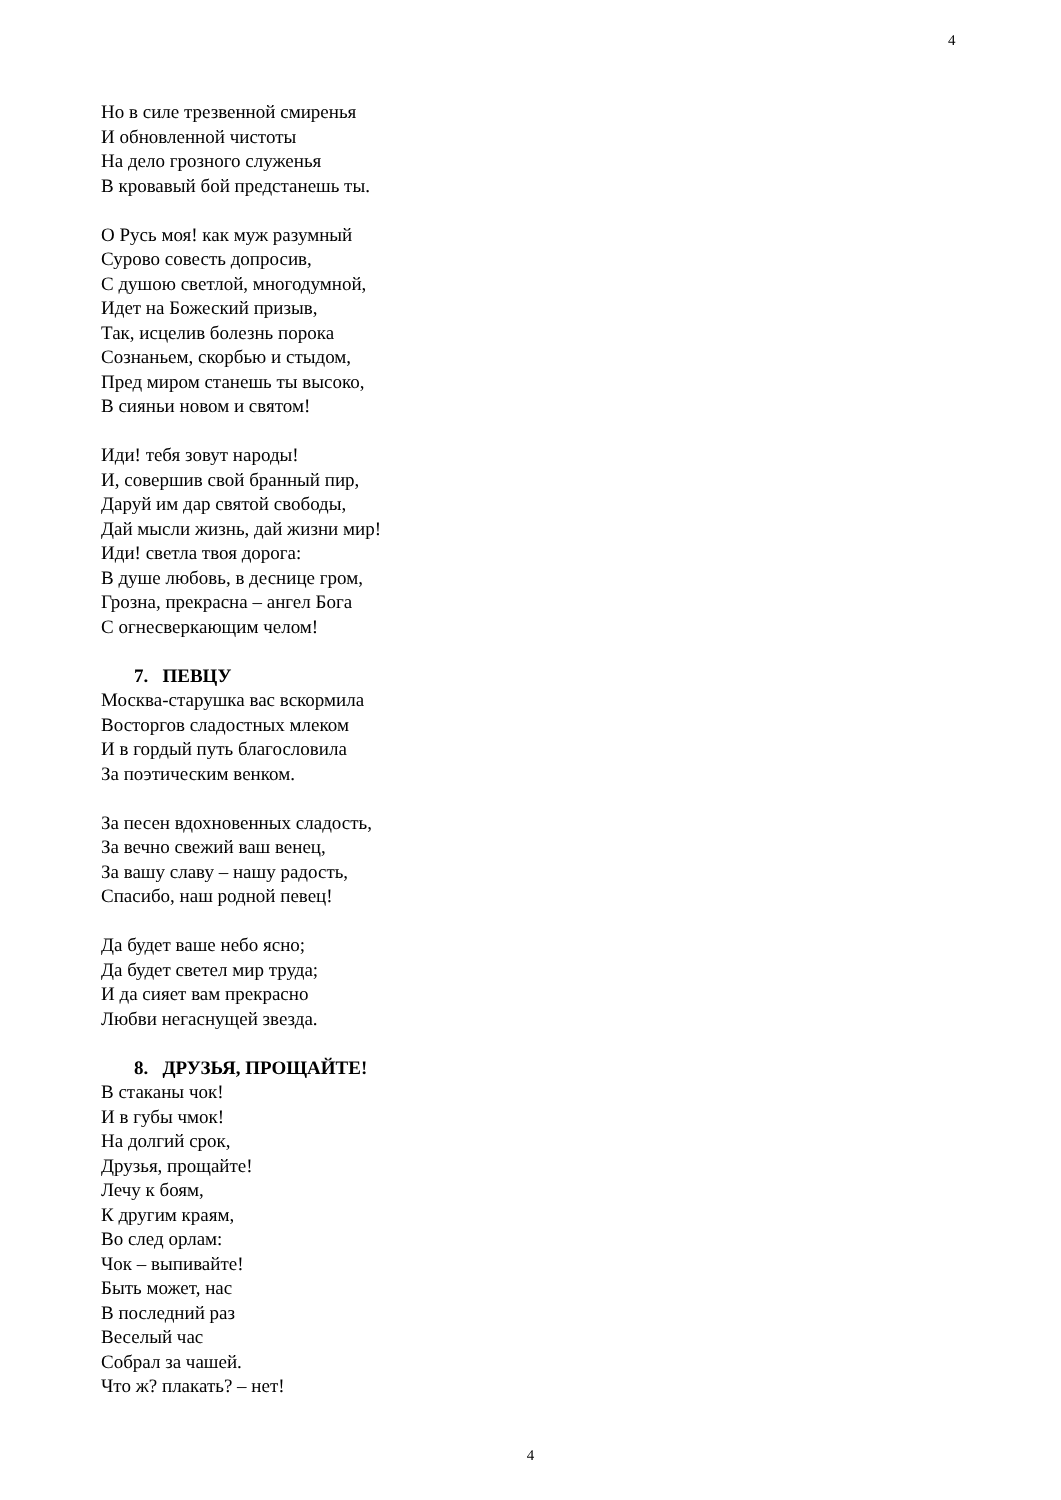4
Но в силе трезвенной смиренья
И обновленной чистоты
На дело грозного служенья
В кровавый бой предстанешь ты.
О Русь моя! как муж разумный
Сурово совесть допросив,
С душою светлой, многодумной,
Идет на Божеский призыв,
Так, исцелив болезнь порока
Сознаньем, скорбью и стыдом,
Пред миром станешь ты высоко,
В сияньи новом и святом!
Иди! тебя зовут народы!
И, совершив свой бранный пир,
Даруй им дар святой свободы,
Дай мысли жизнь, дай жизни мир!
Иди! светла твоя дорога:
В душе любовь, в деснице гром,
Грозна, прекрасна – ангел Бога
С огнесверкающим челом!
7. ПЕВЦУ
Москва-старушка вас вскормила
Восторгов сладостных млеком
И в гордый путь благословила
За поэтическим венком.
За песен вдохновенных сладость,
За вечно свежий ваш венец,
За вашу славу – нашу радость,
Спасибо, наш родной певец!
Да будет ваше небо ясно;
Да будет светел мир труда;
И да сияет вам прекрасно
Любви негаснущей звезда.
8. ДРУЗЬЯ, ПРОЩАЙТЕ!
В стаканы чок!
И в губы чмок!
На долгий срок,
Друзья, прощайте!
Лечу к боям,
К другим краям,
Во след орлам:
Чок – выпивайте!
Быть может, нас
В последний раз
Веселый час
Собрал за чашей.
Что ж? плакать? – нет!
4